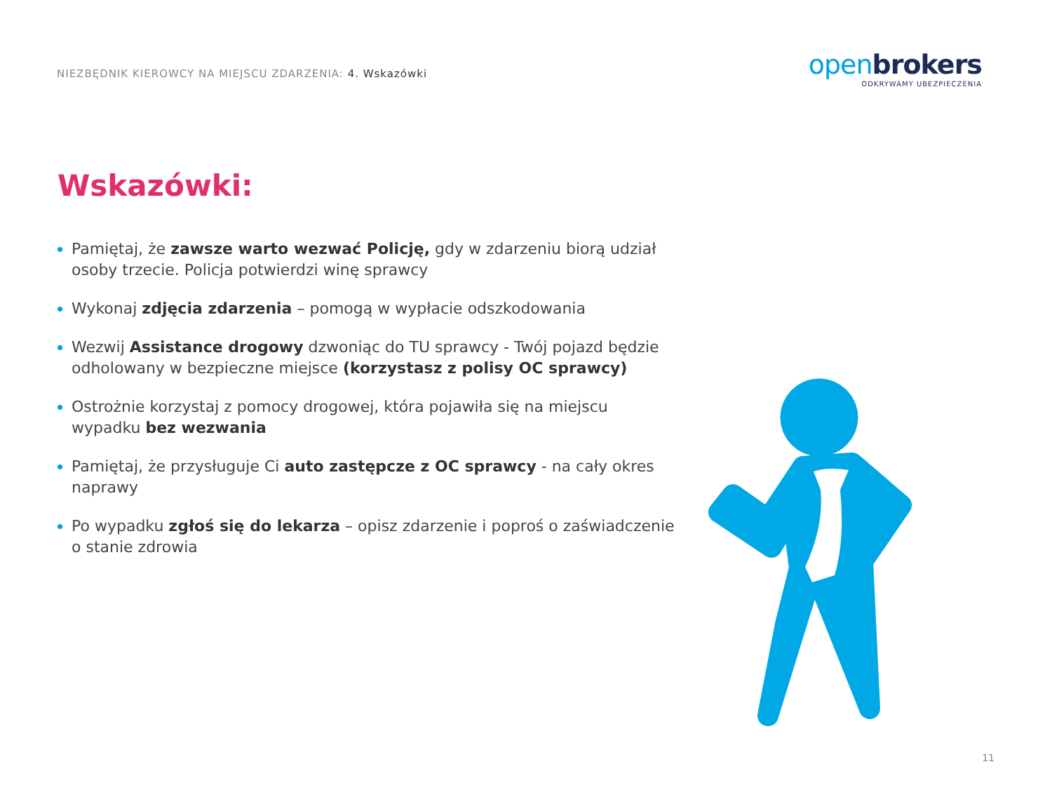NIEZBĘDNIK KIEROWCY NA MIEJSCU ZDARZENIA: 4. Wskazówki
openbrokers
ODKRYWAMY UBEZPIECZENIA
Wskazówki:
Pamiętaj, że zawsze warto wezwać Policję, gdy w zdarzeniu biorą udział osoby trzecie. Policja potwierdzi winę sprawcy
Wykonaj zdjęcia zdarzenia – pomogą w wypłacie odszkodowania
Wezwij Assistance drogowy dzwoniąc do TU sprawcy - Twój pojazd będzie odholowany w bezpieczne miejsce (korzystasz z polisy OC sprawcy)
Ostrożnie korzystaj z pomocy drogowej, która pojawiła się na miejscu wypadku bez wezwania
Pamiętaj, że przysługuje Ci auto zastępcze z OC sprawcy - na cały okres naprawy
Po wypadku zgłoś się do lekarza – opisz zdarzenie i poproś o zaświadczenie o stanie zdrowia
11